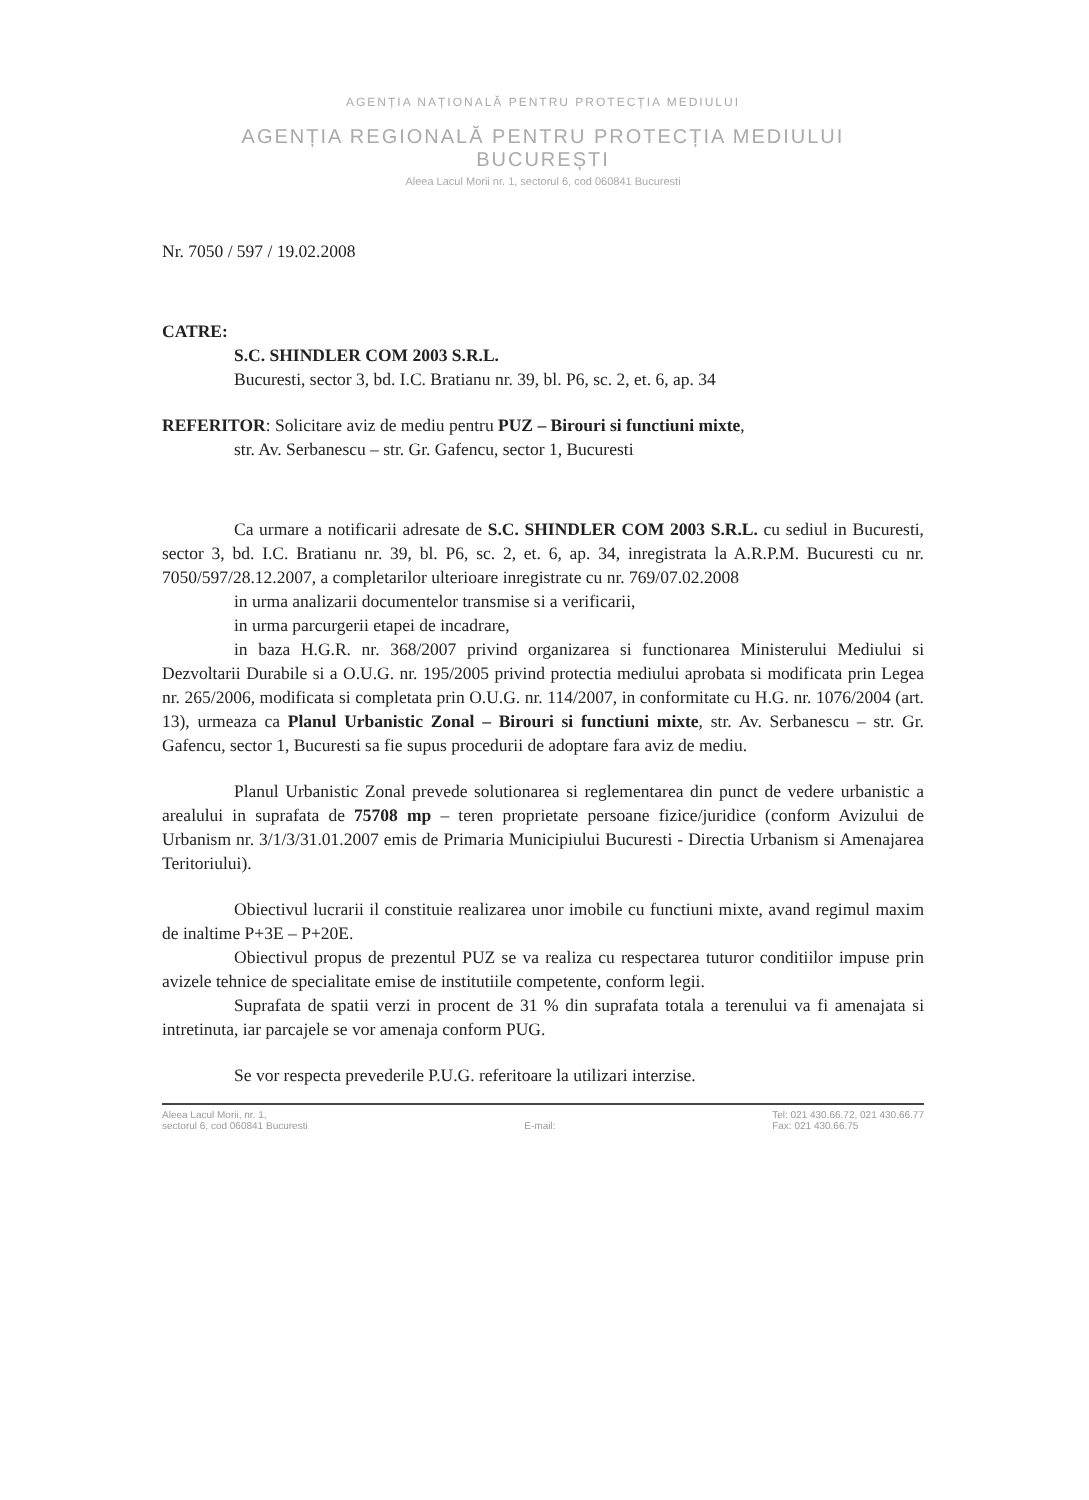AGENȚIA NAȚIONALĂ PENTRU PROTECȚIA MEDIULUI
AGENȚIA REGIONALĂ PENTRU PROTECȚIA MEDIULUI
BUCUREȘTI
Aleea Lacul Morii nr. 1, sectorul 6, cod 060841 Bucuresti
Nr. 7050 / 597 / 19.02.2008
CATRE:
S.C. SHINDLER COM 2003 S.R.L.
Bucuresti, sector 3, bd. I.C. Bratianu nr. 39, bl. P6, sc. 2, et. 6, ap. 34
REFERITOR: Solicitare aviz de mediu pentru PUZ – Birouri si functiuni mixte,
str. Av. Serbanescu – str. Gr. Gafencu, sector 1, Bucuresti
Ca urmare a notificarii adresate de S.C. SHINDLER COM 2003 S.R.L. cu sediul in Bucuresti, sector 3, bd. I.C. Bratianu nr. 39, bl. P6, sc. 2, et. 6, ap. 34, inregistrata la A.R.P.M. Bucuresti cu nr. 7050/597/28.12.2007, a completarilor ulterioare inregistrate cu nr. 769/07.02.2008
in urma analizarii documentelor transmise si a verificarii,
in urma parcurgerii etapei de incadrare,
in baza H.G.R. nr. 368/2007 privind organizarea si functionarea Ministerului Mediului si Dezvoltarii Durabile si a O.U.G. nr. 195/2005 privind protectia mediului aprobata si modificata prin Legea nr. 265/2006, modificata si completata prin O.U.G. nr. 114/2007, in conformitate cu H.G. nr. 1076/2004 (art. 13), urmeaza ca Planul Urbanistic Zonal – Birouri si functiuni mixte, str. Av. Serbanescu – str. Gr. Gafencu, sector 1, Bucuresti sa fie supus procedurii de adoptare fara aviz de mediu.
Planul Urbanistic Zonal prevede solutionarea si reglementarea din punct de vedere urbanistic a arealului in suprafata de 75708 mp – teren proprietate persoane fizice/juridice (conform Avizului de Urbanism nr. 3/1/3/31.01.2007 emis de Primaria Municipiului Bucuresti - Directia Urbanism si Amenajarea Teritoriului).
Obiectivul lucrarii il constituie realizarea unor imobile cu functiuni mixte, avand regimul maxim de inaltime P+3E – P+20E.
Obiectivul propus de prezentul PUZ se va realiza cu respectarea tuturor conditiilor impuse prin avizele tehnice de specialitate emise de institutiile competente, conform legii.
Suprafata de spatii verzi in procent de 31 % din suprafata totala a terenului va fi amenajata si intretinuta, iar parcajele se vor amenaja conform PUG.
Se vor respecta prevederile P.U.G. referitoare la utilizari interzise.
Aleea Lacul Morii, nr. 1,
sectorul 6, cod 060841 Bucuresti
E-mail: Tel: 021 430.66.72, 021 430.66.77
Fax: 021 430.66.75